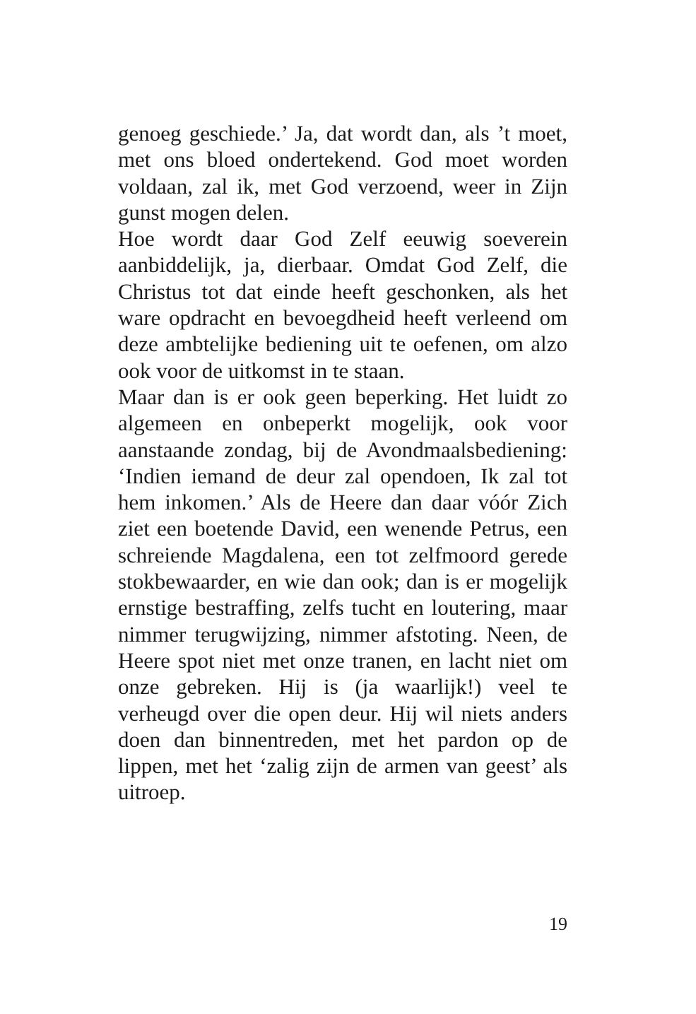genoeg geschiede.’ Ja, dat wordt dan, als ’t moet, met ons bloed ondertekend. God moet worden voldaan, zal ik, met God verzoend, weer in Zijn gunst mogen delen.
Hoe wordt daar God Zelf eeuwig soeverein aanbiddelijk, ja, dierbaar. Omdat God Zelf, die Christus tot dat einde heeft geschonken, als het ware opdracht en bevoegdheid heeft verleend om deze ambtelijke bediening uit te oefenen, om alzo ook voor de uitkomst in te staan.
Maar dan is er ook geen beperking. Het luidt zo algemeen en onbeperkt mogelijk, ook voor aanstaande zondag, bij de Avondmaalsbediening: ‘Indien iemand de deur zal opendoen, Ik zal tot hem inkomen.’ Als de Heere dan daar vóór Zich ziet een boetende David, een wenende Petrus, een schreiende Magdalena, een tot zelfmoord gerede stokbewaarder, en wie dan ook; dan is er mogelijk ernstige bestraffing, zelfs tucht en loutering, maar nimmer terugwijzing, nimmer afstoting. Neen, de Heere spot niet met onze tranen, en lacht niet om onze gebreken. Hij is (ja waarlijk!) veel te verheugd over die open deur. Hij wil niets anders doen dan binnentreden, met het pardon op de lippen, met het ‘zalig zijn de armen van geest’ als uitroep.
19